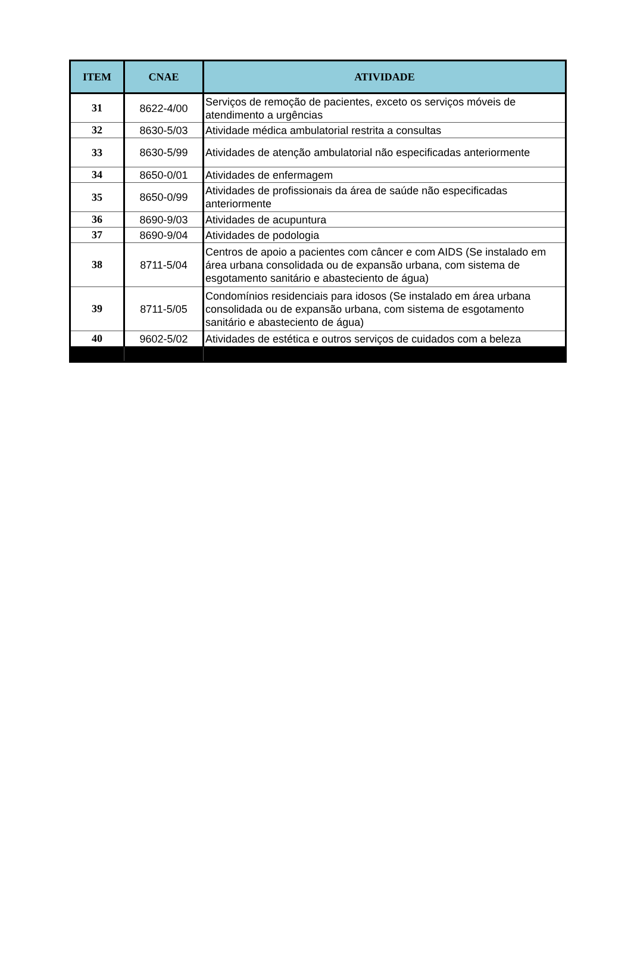| ITEM | CNAE | ATIVIDADE |
| --- | --- | --- |
| 31 | 8622-4/00 | Serviços de remoção de pacientes, exceto os serviços móveis de atendimento a urgências |
| 32 | 8630-5/03 | Atividade médica ambulatorial restrita a consultas |
| 33 | 8630-5/99 | Atividades de atenção ambulatorial não especificadas anteriormente |
| 34 | 8650-0/01 | Atividades de enfermagem |
| 35 | 8650-0/99 | Atividades de profissionais da área de saúde não especificadas anteriormente |
| 36 | 8690-9/03 | Atividades de acupuntura |
| 37 | 8690-9/04 | Atividades de podologia |
| 38 | 8711-5/04 | Centros de apoio a pacientes com câncer e com AIDS (Se instalado em área urbana consolidada ou de expansão urbana, com sistema de esgotamento sanitário e abasteciento de água) |
| 39 | 8711-5/05 | Condomínios residenciais para idosos (Se instalado em área urbana consolidada ou de expansão urbana, com sistema de esgotamento sanitário e abasteciento de água) |
| 40 | 9602-5/02 | Atividades de estética e outros serviços de cuidados com a beleza |